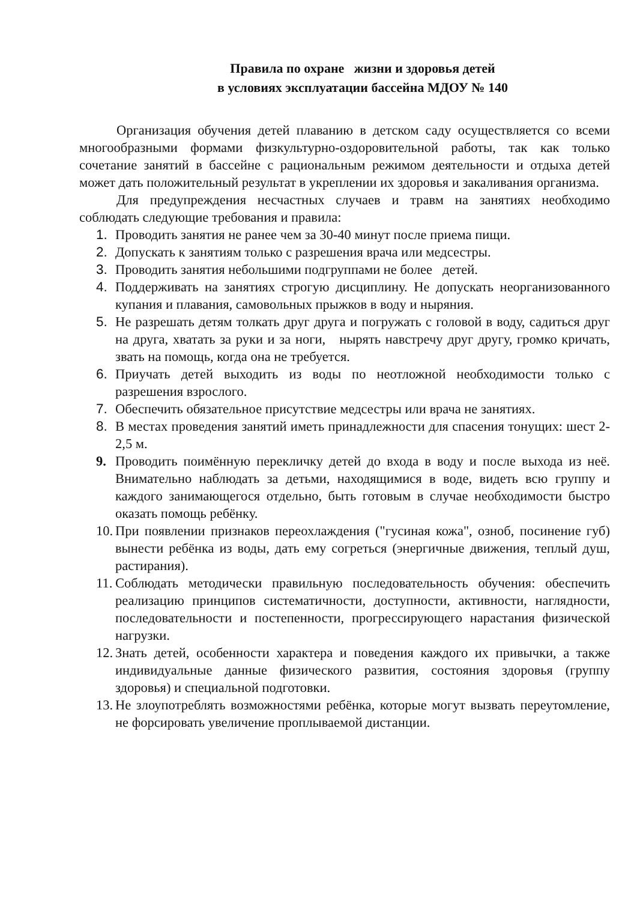Правила по охране жизни и здоровья детей
в условиях эксплуатации бассейна МДОУ № 140
Организация обучения детей плаванию в детском саду осуществляется со всеми многообразными формами физкультурно-оздоровительной работы, так как только сочетание занятий в бассейне с рациональным режимом деятельности и отдыха детей может дать положительный результат в укреплении их здоровья и закаливания организма.
Для предупреждения несчастных случаев и травм на занятиях необходимо соблюдать следующие требования и правила:
1. Проводить занятия не ранее чем за 30-40 минут после приема пищи.
2. Допускать к занятиям только с разрешения врача или медсестры.
3. Проводить занятия небольшими подгруппами не более детей.
4. Поддерживать на занятиях строгую дисциплину. Не допускать неорганизованного купания и плавания, самовольных прыжков в воду и ныряния.
5. Не разрешать детям толкать друг друга и погружать с головой в воду, садиться друг на друга, хватать за руки и за ноги, нырять навстречу друг другу, громко кричать, звать на помощь, когда она не требуется.
6. Приучать детей выходить из воды по неотложной необходимости только с разрешения взрослого.
7. Обеспечить обязательное присутствие медсестры или врача не занятиях.
8. В местах проведения занятий иметь принадлежности для спасения тонущих: шест 2-2,5 м.
9. Проводить поимённую перекличку детей до входа в воду и после выхода из неё. Внимательно наблюдать за детьми, находящимися в воде, видеть всю группу и каждого занимающегося отдельно, быть готовым в случае необходимости быстро оказать помощь ребёнку.
10. При появлении признаков переохлаждения ("гусиная кожа", озноб, посинение губ) вынести ребёнка из воды, дать ему согреться (энергичные движения, теплый душ, растирания).
11. Соблюдать методически правильную последовательность обучения: обеспечить реализацию принципов систематичности, доступности, активности, наглядности, последовательности и постепенности, прогрессирующего нарастания физической нагрузки.
12. Знать детей, особенности характера и поведения каждого их привычки, а также индивидуальные данные физического развития, состояния здоровья (группу здоровья) и специальной подготовки.
13. Не злоупотреблять возможностями ребёнка, которые могут вызвать переутомление, не форсировать увеличение проплываемой дистанции.